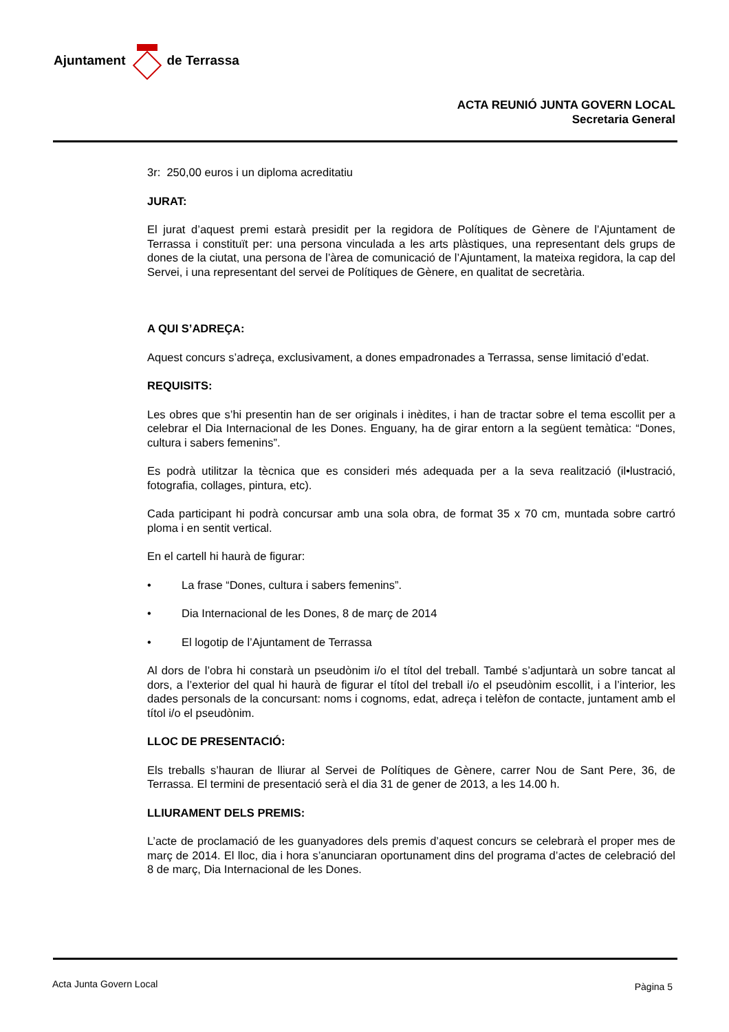Ajuntament de Terrassa
ACTA REUNIÓ JUNTA GOVERN LOCAL
Secretaria General
3r: 250,00 euros i un diploma acreditatiu
JURAT:
El jurat d’aquest premi estarà presidit per la regidora de Polítiques de Gènere de l’Ajuntament de Terrassa i constituït per: una persona vinculada a les arts plàstiques, una representant dels grups de dones de la ciutat, una persona de l’àrea de comunicació de l’Ajuntament, la mateixa regidora, la cap del Servei, i una representant del servei de Polítiques de Gènere, en qualitat de secretària.
A QUI S’ADREÇA:
Aquest concurs s’adreça, exclusivament, a dones empadronades a Terrassa, sense limitació d’edat.
REQUISITS:
Les obres que s’hi presentin han de ser originals i inèdites, i han de tractar sobre el tema escollit per a celebrar el Dia Internacional de les Dones. Enguany, ha de girar entorn a la següent temàtica: “Dones, cultura i sabers femenins”.
Es podrà utilitzar la tècnica que es consideri més adequada per a la seva realització (il•lustració, fotografia, collages, pintura, etc).
Cada participant hi podrà concursar amb una sola obra, de format 35 x 70 cm, muntada sobre cartró ploma i en sentit vertical.
En el cartell hi haurà de figurar:
• La frase “Dones, cultura i sabers femenins”.
• Dia Internacional de les Dones, 8 de març de 2014
• El logotip de l’Ajuntament de Terrassa
Al dors de l’obra hi constarà un pseudònim i/o el títol del treball. També s’adjuntarà un sobre tancat al dors, a l’exterior del qual hi haurà de figurar el títol del treball i/o el pseudònim escollit, i a l’interior, les dades personals de la concursant: noms i cognoms, edat, adreça i telèfon de contacte, juntament amb el títol i/o el pseudònim.
LLOC DE PRESENTACIÓ:
Els treballs s’hauran de lliurar al Servei de Polítiques de Gènere, carrer Nou de Sant Pere, 36, de Terrassa. El termini de presentació serà el dia 31 de gener de 2013, a les 14.00 h.
LLIURAMENT DELS PREMIS:
L’acte de proclamació de les guanyadores dels premis d’aquest concurs se celebrarà el proper mes de març de 2014. El lloc, dia i hora s’anunciaran oportunament dins del programa d’actes de celebració del 8 de març, Dia Internacional de les Dones.
Acta Junta Govern Local Pàgina 5